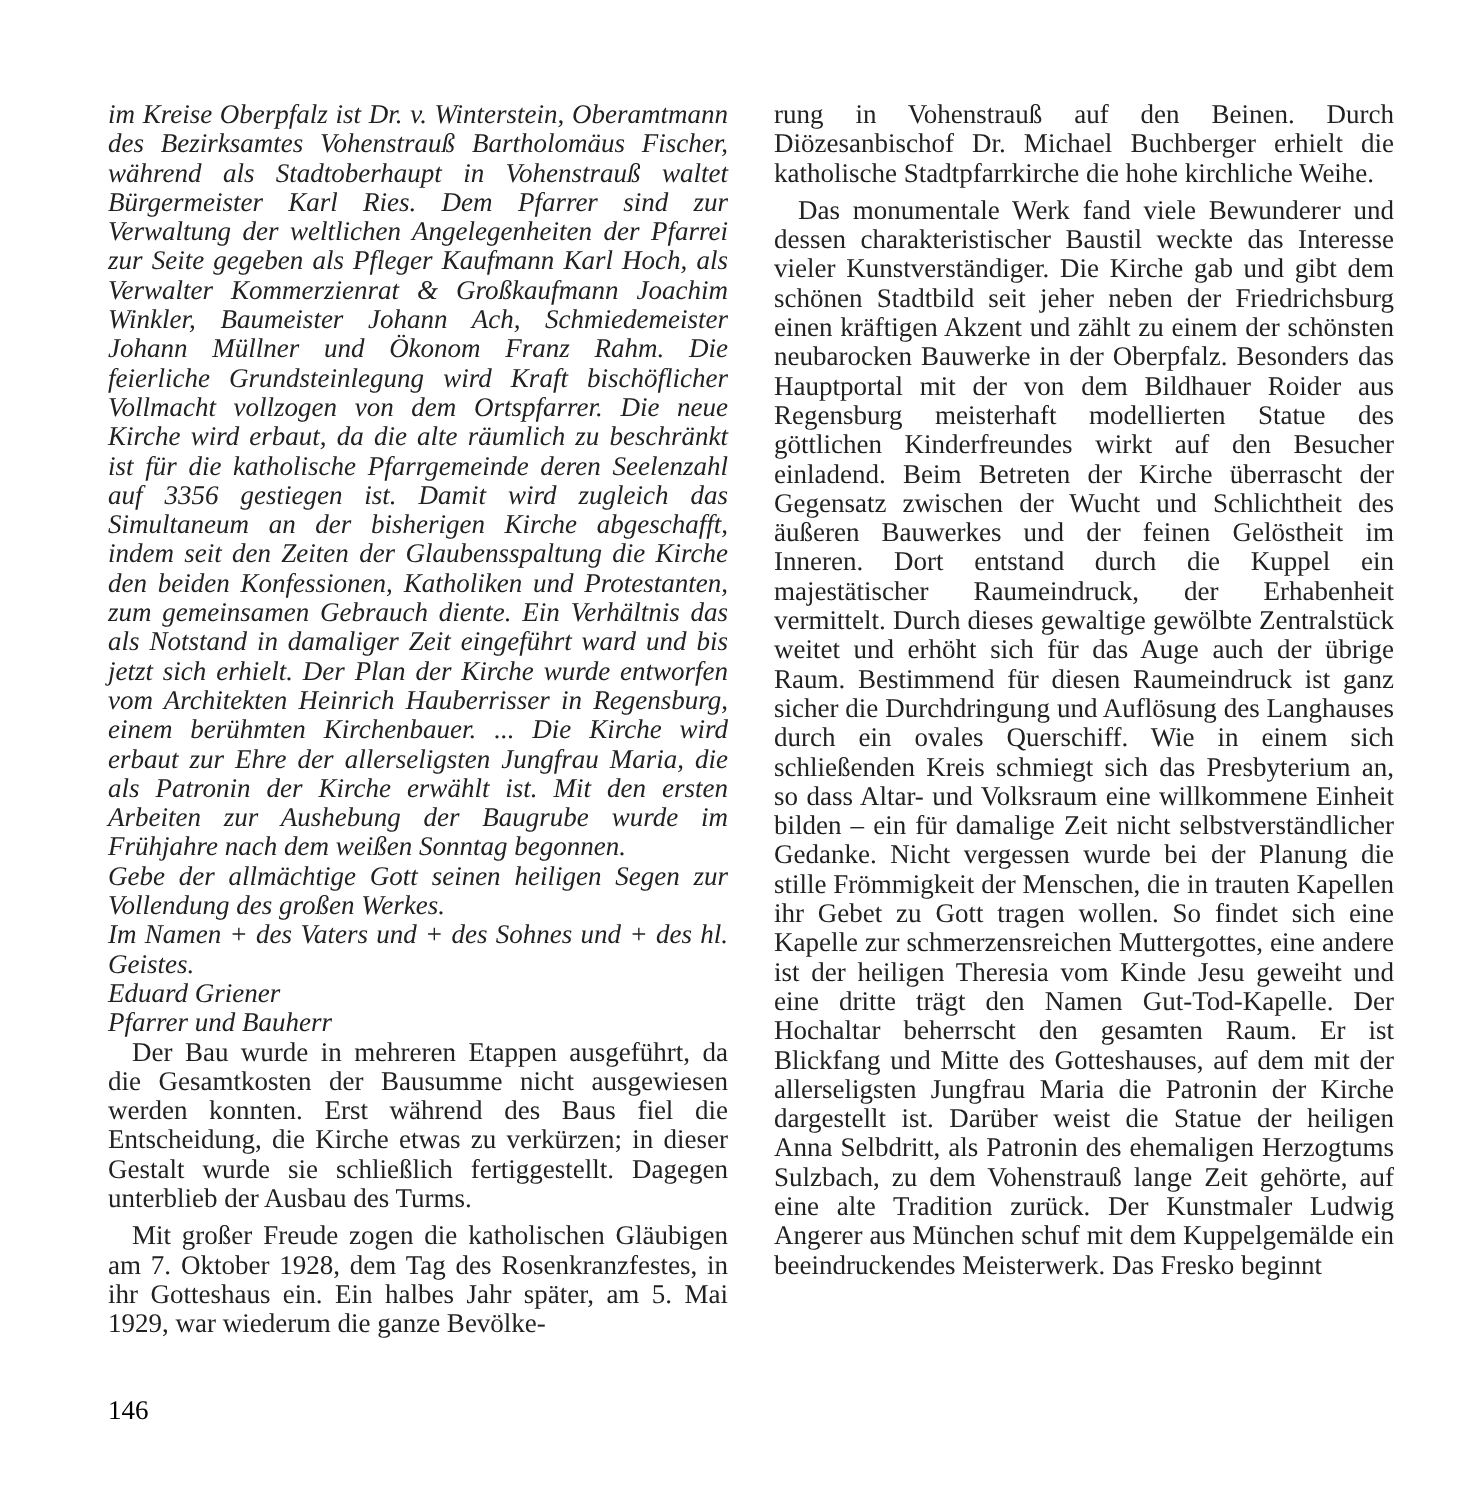im Kreise Oberpfalz ist Dr. v. Winterstein, Oberamtmann des Bezirksamtes Vohenstrauß Bartholomäus Fischer, während als Stadtoberhaupt in Vohenstrauß waltet Bürgermeister Karl Ries. Dem Pfarrer sind zur Verwaltung der weltlichen Angelegenheiten der Pfarrei zur Seite gegeben als Pfleger Kaufmann Karl Hoch, als Verwalter Kommerzienrat & Großkaufmann Joachim Winkler, Baumeister Johann Ach, Schmiedemeister Johann Müllner und Ökonom Franz Rahm. Die feierliche Grundsteinlegung wird Kraft bischöflicher Vollmacht vollzogen von dem Ortspfarrer. Die neue Kirche wird erbaut, da die alte räumlich zu beschränkt ist für die katholische Pfarrgemeinde deren Seelenzahl auf 3356 gestiegen ist. Damit wird zugleich das Simultaneum an der bisherigen Kirche abgeschafft, indem seit den Zeiten der Glaubensspaltung die Kirche den beiden Konfessionen, Katholiken und Protestanten, zum gemeinsamen Gebrauch diente. Ein Verhältnis das als Notstand in damaliger Zeit eingeführt ward und bis jetzt sich erhielt. Der Plan der Kirche wurde entworfen vom Architekten Heinrich Hauberrisser in Regensburg, einem berühmten Kirchenbauer. ... Die Kirche wird erbaut zur Ehre der allerseligsten Jungfrau Maria, die als Patronin der Kirche erwählt ist. Mit den ersten Arbeiten zur Aushebung der Baugrube wurde im Frühjahre nach dem weißen Sonntag begonnen.
Gebe der allmächtige Gott seinen heiligen Segen zur Vollendung des großen Werkes.
Im Namen + des Vaters und + des Sohnes und + des hl. Geistes.
Eduard Griener
Pfarrer und Bauherr
Der Bau wurde in mehreren Etappen ausgeführt, da die Gesamtkosten der Bausumme nicht ausgewiesen werden konnten. Erst während des Baus fiel die Entscheidung, die Kirche etwas zu verkürzen; in dieser Gestalt wurde sie schließlich fertiggestellt. Dagegen unterblieb der Ausbau des Turms.
Mit großer Freude zogen die katholischen Gläubigen am 7. Oktober 1928, dem Tag des Rosenkranzfestes, in ihr Gotteshaus ein. Ein halbes Jahr später, am 5. Mai 1929, war wiederum die ganze Bevölke-
rung in Vohenstrauß auf den Beinen. Durch Diözesanbischof Dr. Michael Buchberger erhielt die katholische Stadtpfarrkirche die hohe kirchliche Weihe.
Das monumentale Werk fand viele Bewunderer und dessen charakteristischer Baustil weckte das Interesse vieler Kunstverständiger. Die Kirche gab und gibt dem schönen Stadtbild seit jeher neben der Friedrichsburg einen kräftigen Akzent und zählt zu einem der schönsten neubarocken Bauwerke in der Oberpfalz. Besonders das Hauptportal mit der von dem Bildhauer Roider aus Regensburg meisterhaft modellierten Statue des göttlichen Kinderfreundes wirkt auf den Besucher einladend. Beim Betreten der Kirche überrascht der Gegensatz zwischen der Wucht und Schlichtheit des äußeren Bauwerkes und der feinen Gelöstheit im Inneren. Dort entstand durch die Kuppel ein majestätischer Raumeindruck, der Erhabenheit vermittelt. Durch dieses gewaltige gewölbte Zentralstück weitet und erhöht sich für das Auge auch der übrige Raum. Bestimmend für diesen Raumeindruck ist ganz sicher die Durchdringung und Auflösung des Langhauses durch ein ovales Querschiff. Wie in einem sich schließenden Kreis schmiegt sich das Presbyterium an, so dass Altar- und Volksraum eine willkommene Einheit bilden – ein für damalige Zeit nicht selbstverständlicher Gedanke. Nicht vergessen wurde bei der Planung die stille Frömmigkeit der Menschen, die in trauten Kapellen ihr Gebet zu Gott tragen wollen. So findet sich eine Kapelle zur schmerzensreichen Muttergottes, eine andere ist der heiligen Theresia vom Kinde Jesu geweiht und eine dritte trägt den Namen Gut-Tod-Kapelle. Der Hochaltar beherrscht den gesamten Raum. Er ist Blickfang und Mitte des Gotteshauses, auf dem mit der allerseligsten Jungfrau Maria die Patronin der Kirche dargestellt ist. Darüber weist die Statue der heiligen Anna Selbdritt, als Patronin des ehemaligen Herzogtums Sulzbach, zu dem Vohenstrauß lange Zeit gehörte, auf eine alte Tradition zurück. Der Kunstmaler Ludwig Angerer aus München schuf mit dem Kuppelgemälde ein beeindruckendes Meisterwerk. Das Fresko beginnt
146